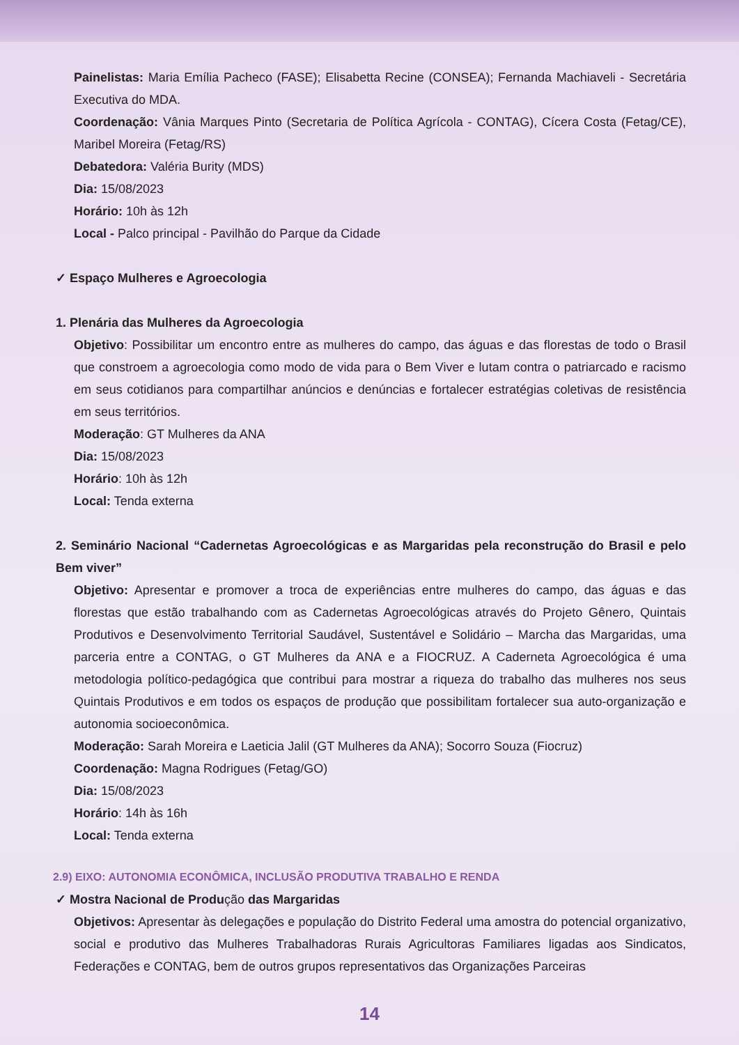Painelistas: Maria Emília Pacheco (FASE); Elisabetta Recine (CONSEA); Fernanda Machiaveli - Secretária Executiva do MDA.
Coordenação: Vânia Marques Pinto (Secretaria de Política Agrícola - CONTAG), Cícera Costa (Fetag/CE), Maribel Moreira (Fetag/RS)
Debatedora: Valéria Burity (MDS)
Dia: 15/08/2023
Horário: 10h às 12h
Local - Palco principal - Pavilhão do Parque da Cidade
✓ Espaço Mulheres e Agroecologia
1. Plenária das Mulheres da Agroecologia
Objetivo: Possibilitar um encontro entre as mulheres do campo, das águas e das florestas de todo o Brasil que constroem a agroecologia como modo de vida para o Bem Viver e lutam contra o patriarcado e racismo em seus cotidianos para compartilhar anúncios e denúncias e fortalecer estratégias coletivas de resistência em seus territórios.
Moderação: GT Mulheres da ANA
Dia: 15/08/2023
Horário: 10h às 12h
Local: Tenda externa
2. Seminário Nacional “Cadernetas Agroecológicas e as Margaridas pela reconstrução do Brasil e pelo Bem viver”
Objetivo: Apresentar e promover a troca de experiências entre mulheres do campo, das águas e das florestas que estão trabalhando com as Cadernetas Agroecológicas através do Projeto Gênero, Quintais Produtivos e Desenvolvimento Territorial Saudável, Sustentável e Solidário – Marcha das Margaridas, uma parceria entre a CONTAG, o GT Mulheres da ANA e a FIOCRUZ. A Caderneta Agroecológica é uma metodologia político-pedagógica que contribui para mostrar a riqueza do trabalho das mulheres nos seus Quintais Produtivos e em todos os espaços de produção que possibilitam fortalecer sua auto-organização e autonomia socioeconômica.
Moderação: Sarah Moreira e Laeticia Jalil (GT Mulheres da ANA); Socorro Souza (Fiocruz)
Coordenação: Magna Rodrigues (Fetag/GO)
Dia: 15/08/2023
Horário: 14h às 16h
Local: Tenda externa
2.9) EIXO: AUTONOMIA ECONÔMICA, INCLUSÃO PRODUTIVA TRABALHO E RENDA
✓ Mostra Nacional de Produção das Margaridas
Objetivos: Apresentar às delegações e população do Distrito Federal uma amostra do potencial organizativo, social e produtivo das Mulheres Trabalhadoras Rurais Agricultoras Familiares ligadas aos Sindicatos, Federações e CONTAG, bem de outros grupos representativos das Organizações Parceiras
14